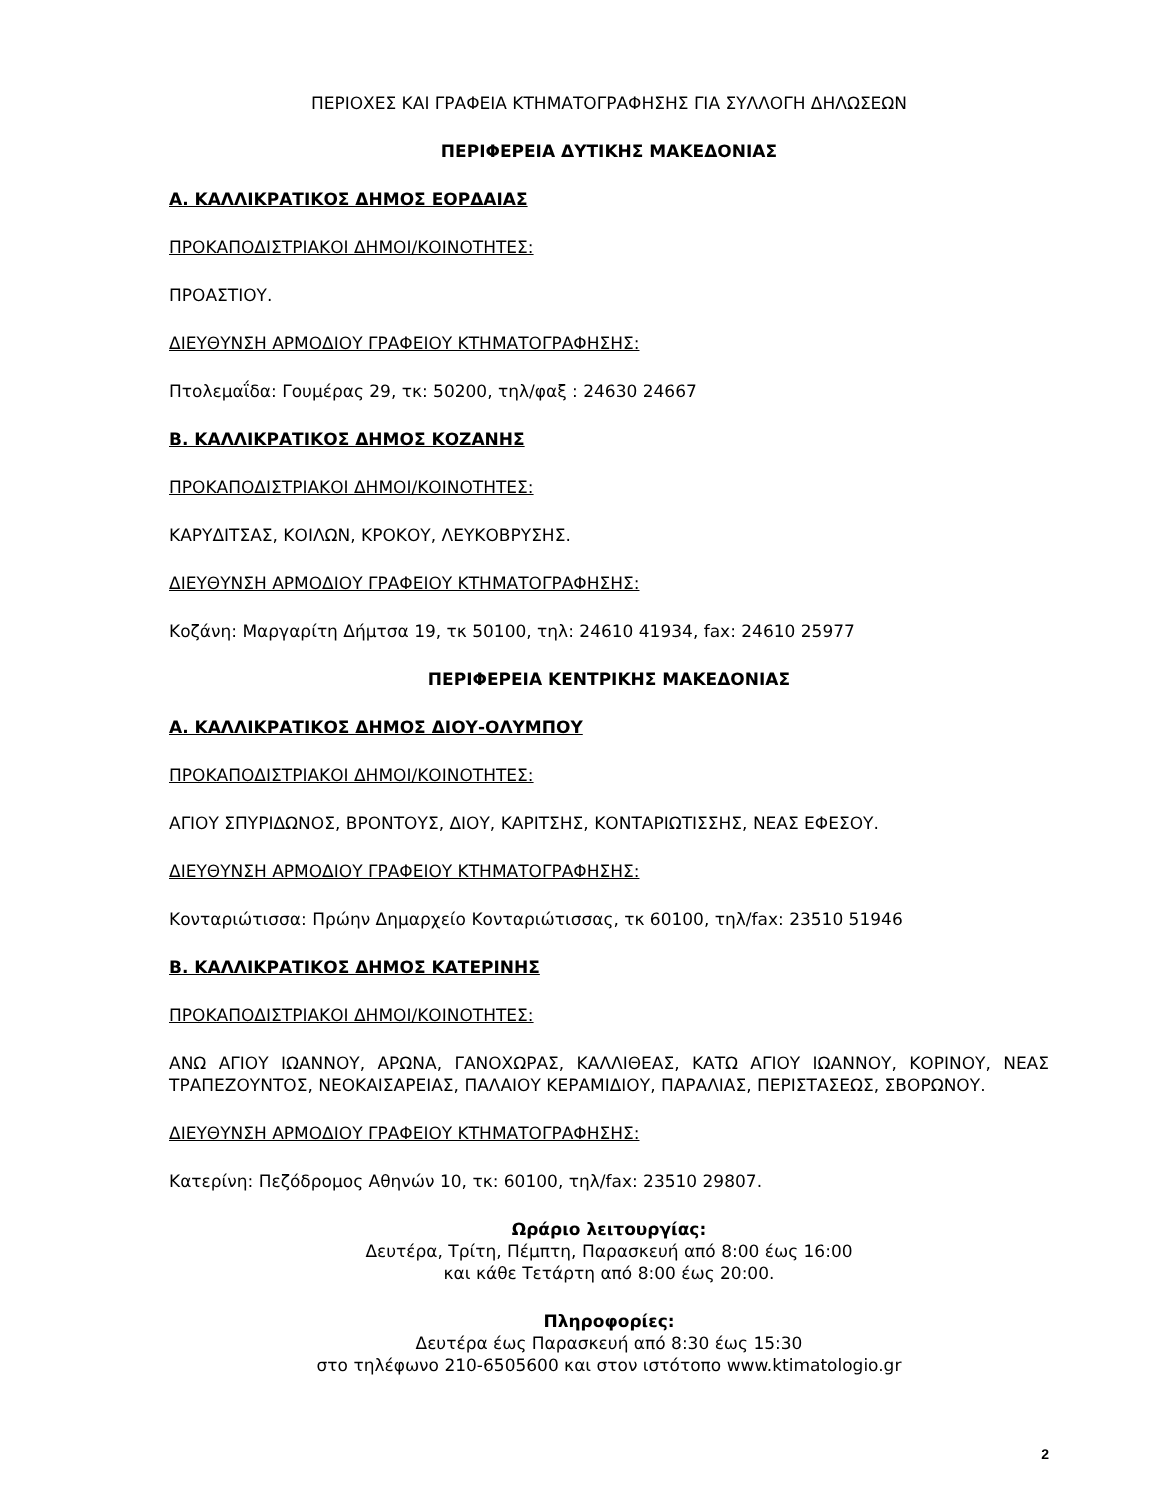ΠΕΡΙΟΧΕΣ ΚΑΙ ΓΡΑΦΕΙΑ ΚΤΗΜΑΤΟΓΡΑΦΗΣΗΣ ΓΙΑ ΣΥΛΛΟΓΗ ΔΗΛΩΣΕΩΝ
ΠΕΡΙΦΕΡΕΙΑ ΔΥΤΙΚΗΣ ΜΑΚΕΔΟΝΙΑΣ
Α. ΚΑΛΛΙΚΡΑΤΙΚΟΣ ΔΗΜΟΣ ΕΟΡΔΑΙΑΣ
ΠΡΟΚΑΠΟΔΙΣΤΡΙΑΚΟΙ ΔΗΜΟΙ/ΚΟΙΝΟΤΗΤΕΣ:
ΠΡΟΑΣΤΙΟΥ.
ΔΙΕΥΘΥΝΣΗ ΑΡΜΟΔΙΟΥ ΓΡΑΦΕΙΟΥ ΚΤΗΜΑΤΟΓΡΑΦΗΣΗΣ:
Πτολεμαΐδα: Γουμέρας 29, τκ: 50200, τηλ/φαξ : 24630 24667
Β. ΚΑΛΛΙΚΡΑΤΙΚΟΣ ΔΗΜΟΣ ΚΟΖΑΝΗΣ
ΠΡΟΚΑΠΟΔΙΣΤΡΙΑΚΟΙ ΔΗΜΟΙ/ΚΟΙΝΟΤΗΤΕΣ:
ΚΑΡΥΔΙΤΣΑΣ, ΚΟΙΛΩΝ, ΚΡΟΚΟΥ, ΛΕΥΚΟΒΡΥΣΗΣ.
ΔΙΕΥΘΥΝΣΗ ΑΡΜΟΔΙΟΥ ΓΡΑΦΕΙΟΥ ΚΤΗΜΑΤΟΓΡΑΦΗΣΗΣ:
Κοζάνη: Μαργαρίτη Δήμτσα 19, τκ 50100, τηλ: 24610 41934, fax: 24610 25977
ΠΕΡΙΦΕΡΕΙΑ ΚΕΝΤΡΙΚΗΣ ΜΑΚΕΔΟΝΙΑΣ
Α. ΚΑΛΛΙΚΡΑΤΙΚΟΣ ΔΗΜΟΣ ΔΙΟΥ-ΟΛΥΜΠΟΥ
ΠΡΟΚΑΠΟΔΙΣΤΡΙΑΚΟΙ ΔΗΜΟΙ/ΚΟΙΝΟΤΗΤΕΣ:
ΑΓΙΟΥ ΣΠΥΡΙΔΩΝΟΣ, ΒΡΟΝΤΟΥΣ, ΔΙΟΥ, ΚΑΡΙΤΣΗΣ, ΚΟΝΤΑΡΙΩΤΙΣΣΗΣ, ΝΕΑΣ ΕΦΕΣΟΥ.
ΔΙΕΥΘΥΝΣΗ ΑΡΜΟΔΙΟΥ ΓΡΑΦΕΙΟΥ ΚΤΗΜΑΤΟΓΡΑΦΗΣΗΣ:
Κονταριώτισσα: Πρώην Δημαρχείο Κονταριώτισσας, τκ 60100, τηλ/fax: 23510 51946
Β. ΚΑΛΛΙΚΡΑΤΙΚΟΣ ΔΗΜΟΣ ΚΑΤΕΡΙΝΗΣ
ΠΡΟΚΑΠΟΔΙΣΤΡΙΑΚΟΙ ΔΗΜΟΙ/ΚΟΙΝΟΤΗΤΕΣ:
ΑΝΩ ΑΓΙΟΥ ΙΩΑΝΝΟΥ, ΑΡΩΝΑ, ΓΑΝΟΧΩΡΑΣ, ΚΑΛΛΙΘΕΑΣ, ΚΑΤΩ ΑΓΙΟΥ ΙΩΑΝΝΟΥ, ΚΟΡΙΝΟΥ, ΝΕΑΣ ΤΡΑΠΕΖΟΥΝΤΟΣ, ΝΕΟΚΑΙΣΑΡΕΙΑΣ, ΠΑΛΑΙΟΥ ΚΕΡΑΜΙΔΙΟΥ, ΠΑΡΑΛΙΑΣ, ΠΕΡΙΣΤΑΣΕΩΣ, ΣΒΟΡΩΝΟΥ.
ΔΙΕΥΘΥΝΣΗ ΑΡΜΟΔΙΟΥ ΓΡΑΦΕΙΟΥ ΚΤΗΜΑΤΟΓΡΑΦΗΣΗΣ:
Κατερίνη: Πεζόδρομος Αθηνών 10, τκ: 60100, τηλ/fax: 23510 29807.
Ωράριο λειτουργίας:
Δευτέρα, Τρίτη, Πέμπτη, Παρασκευή από 8:00 έως 16:00
και κάθε Τετάρτη από 8:00 έως 20:00.
Πληροφορίες:
Δευτέρα έως Παρασκευή από 8:30 έως 15:30
στο τηλέφωνο 210-6505600 και στον ιστότοπο www.ktimatologio.gr
2